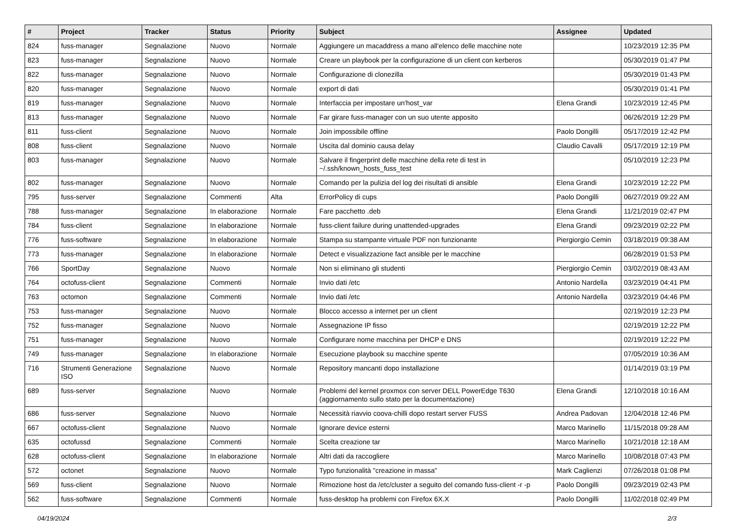| # | Project | Tracker | Status | Priority | Subject | Assignee | Updated |
| --- | --- | --- | --- | --- | --- | --- | --- |
| 824 | fuss-manager | Segnalazione | Nuovo | Normale | Aggiungere un macaddress a mano all'elenco delle macchine note | | 10/23/2019 12:35 PM |
| 823 | fuss-manager | Segnalazione | Nuovo | Normale | Creare un playbook per la configurazione di un client con kerberos | | 05/30/2019 01:47 PM |
| 822 | fuss-manager | Segnalazione | Nuovo | Normale | Configurazione di clonezilla | | 05/30/2019 01:43 PM |
| 820 | fuss-manager | Segnalazione | Nuovo | Normale | export di dati | | 05/30/2019 01:41 PM |
| 819 | fuss-manager | Segnalazione | Nuovo | Normale | Interfaccia per impostare un'host_var | Elena Grandi | 10/23/2019 12:45 PM |
| 813 | fuss-manager | Segnalazione | Nuovo | Normale | Far girare fuss-manager con un suo utente apposito | | 06/26/2019 12:29 PM |
| 811 | fuss-client | Segnalazione | Nuovo | Normale | Join impossibile offline | Paolo Dongilli | 05/17/2019 12:42 PM |
| 808 | fuss-client | Segnalazione | Nuovo | Normale | Uscita dal dominio causa delay | Claudio Cavalli | 05/17/2019 12:19 PM |
| 803 | fuss-manager | Segnalazione | Nuovo | Normale | Salvare il fingerprint delle macchine della rete di test in ~/.ssh/known_hosts_fuss_test | | 05/10/2019 12:23 PM |
| 802 | fuss-manager | Segnalazione | Nuovo | Normale | Comando per la pulizia del log dei risultati di ansible | Elena Grandi | 10/23/2019 12:22 PM |
| 795 | fuss-server | Segnalazione | Commenti | Alta | ErrorPolicy di cups | Paolo Dongilli | 06/27/2019 09:22 AM |
| 788 | fuss-manager | Segnalazione | In elaborazione | Normale | Fare pacchetto .deb | Elena Grandi | 11/21/2019 02:47 PM |
| 784 | fuss-client | Segnalazione | In elaborazione | Normale | fuss-client failure during unattended-upgrades | Elena Grandi | 09/23/2019 02:22 PM |
| 776 | fuss-software | Segnalazione | In elaborazione | Normale | Stampa su stampante virtuale PDF non funzionante | Piergiorgio Cemin | 03/18/2019 09:38 AM |
| 773 | fuss-manager | Segnalazione | In elaborazione | Normale | Detect e visualizzazione fact ansible per le macchine | | 06/28/2019 01:53 PM |
| 766 | SportDay | Segnalazione | Nuovo | Normale | Non si eliminano gli studenti | Piergiorgio Cemin | 03/02/2019 08:43 AM |
| 764 | octofuss-client | Segnalazione | Commenti | Normale | Invio dati /etc | Antonio Nardella | 03/23/2019 04:41 PM |
| 763 | octomon | Segnalazione | Commenti | Normale | Invio dati /etc | Antonio Nardella | 03/23/2019 04:46 PM |
| 753 | fuss-manager | Segnalazione | Nuovo | Normale | Blocco accesso a internet per un client | | 02/19/2019 12:23 PM |
| 752 | fuss-manager | Segnalazione | Nuovo | Normale | Assegnazione IP fisso | | 02/19/2019 12:22 PM |
| 751 | fuss-manager | Segnalazione | Nuovo | Normale | Configurare nome macchina per DHCP e DNS | | 02/19/2019 12:22 PM |
| 749 | fuss-manager | Segnalazione | In elaborazione | Normale | Esecuzione playbook su macchine spente | | 07/05/2019 10:36 AM |
| 716 | Strumenti Generazione ISO | Segnalazione | Nuovo | Normale | Repository mancanti dopo installazione | | 01/14/2019 03:19 PM |
| 689 | fuss-server | Segnalazione | Nuovo | Normale | Problemi del kernel proxmox con server DELL PowerEdge T630 (aggiornamento sullo stato per la documentazione) | Elena Grandi | 12/10/2018 10:16 AM |
| 686 | fuss-server | Segnalazione | Nuovo | Normale | Necessità riavvio coova-chilli dopo restart server FUSS | Andrea Padovan | 12/04/2018 12:46 PM |
| 667 | octofuss-client | Segnalazione | Nuovo | Normale | Ignorare device esterni | Marco Marinello | 11/15/2018 09:28 AM |
| 635 | octofussd | Segnalazione | Commenti | Normale | Scelta creazione tar | Marco Marinello | 10/21/2018 12:18 AM |
| 628 | octofuss-client | Segnalazione | In elaborazione | Normale | Altri dati da raccogliere | Marco Marinello | 10/08/2018 07:43 PM |
| 572 | octonet | Segnalazione | Nuovo | Normale | Typo funzionalità "creazione in massa" | Mark Caglienzi | 07/26/2018 01:08 PM |
| 569 | fuss-client | Segnalazione | Nuovo | Normale | Rimozione host da /etc/cluster a seguito del comando fuss-client -r -p | Paolo Dongilli | 09/23/2019 02:43 PM |
| 562 | fuss-software | Segnalazione | Commenti | Normale | fuss-desktop ha problemi con Firefox 6X.X | Paolo Dongilli | 11/02/2018 02:49 PM |
04/19/2024 2/3